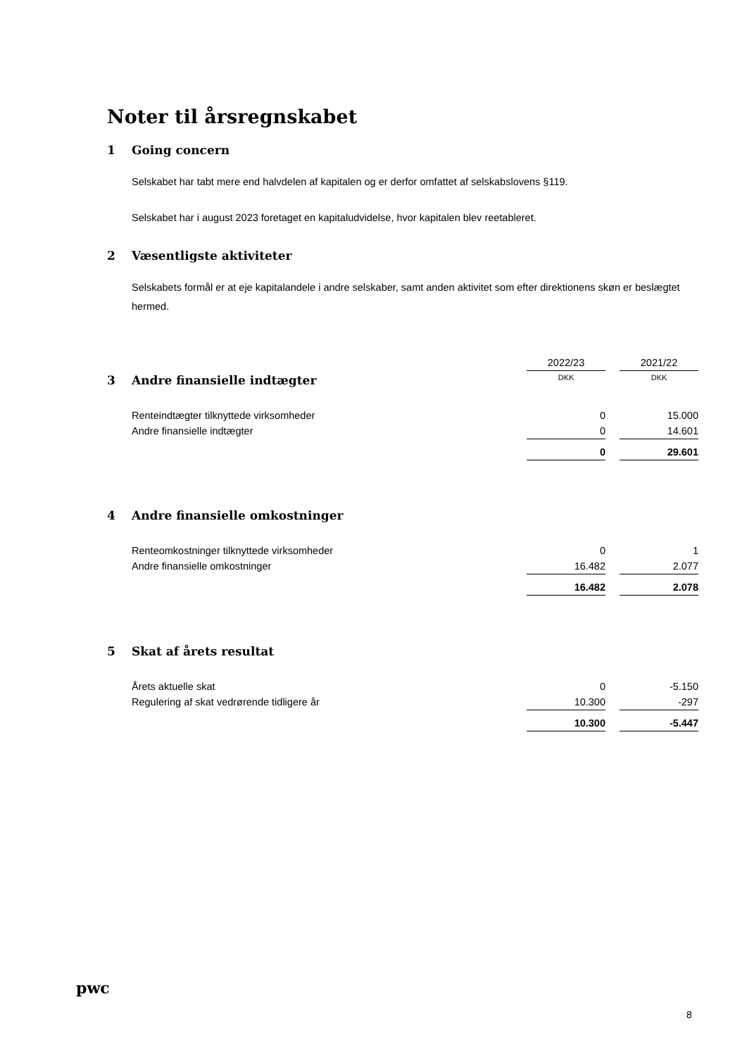Noter til årsregnskabet
1 Going concern
Selskabet har tabt mere end halvdelen af kapitalen og er derfor omfattet af selskabslovens §119.
Selskabet har i august 2023 foretaget en kapitaludvidelse, hvor kapitalen blev reetableret.
2 Væsentligste aktiviteter
Selskabets formål er at eje kapitalandele i andre selskaber, samt anden aktivitet som efter direktionens skøn er beslægtet hermed.
| | 2022/23 | | 2021/22 |
| 3 Andre finansielle indtægter | DKK | | DKK |
| Renteindtægter tilknyttede virksomheder | 0 | | 15.000 |
| Andre finansielle indtægter | 0 | | 14.601 |
| | 0 | | 29.601 |
| 4 Andre finansielle omkostninger | | | |
| Renteomkostninger tilknyttede virksomheder | 0 | | 1 |
| Andre finansielle omkostninger | 16.482 | | 2.077 |
| | 16.482 | | 2.078 |
| 5 Skat af årets resultat | | | |
| Årets aktuelle skat | 0 | | -5.150 |
| Regulering af skat vedrørende tidligere år | 10.300 | | -297 |
| | 10.300 | | -5.447 |
pwc
8